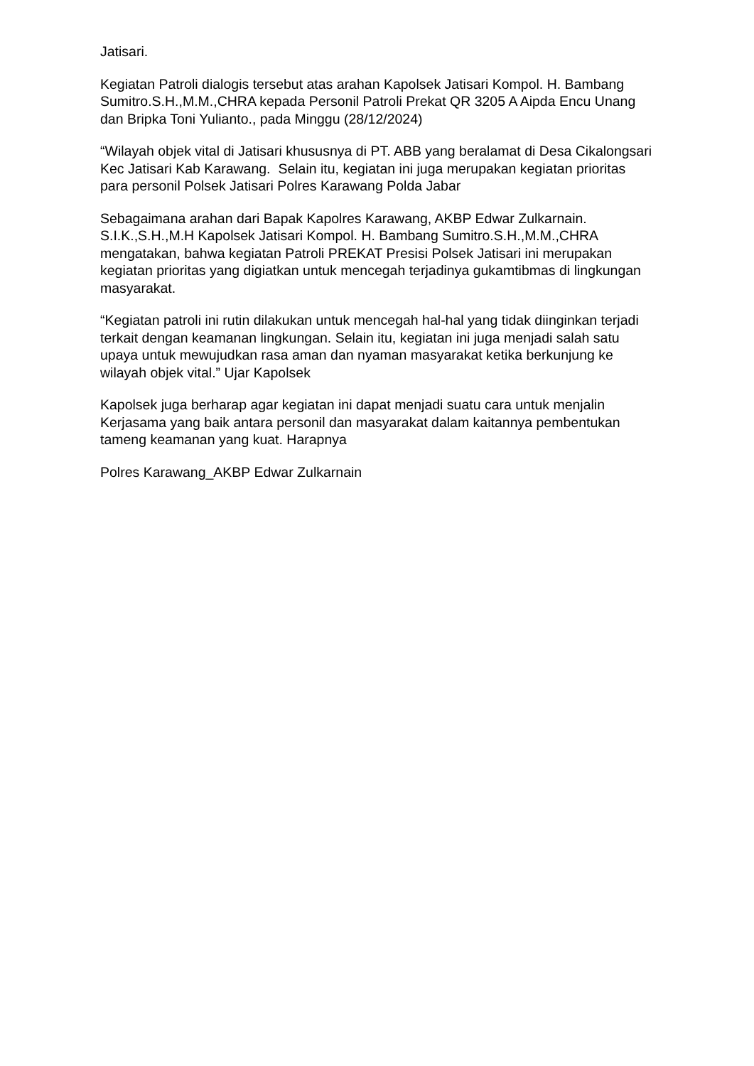Jatisari.
Kegiatan Patroli dialogis tersebut atas arahan Kapolsek Jatisari Kompol. H. Bambang Sumitro.S.H.,M.M.,CHRA kepada Personil Patroli Prekat QR 3205 A Aipda Encu Unang dan Bripka Toni Yulianto., pada Minggu (28/12/2024)
“Wilayah objek vital di Jatisari khususnya di PT. ABB yang beralamat di Desa Cikalongsari Kec Jatisari Kab Karawang. Selain itu, kegiatan ini juga merupakan kegiatan prioritas para personil Polsek Jatisari Polres Karawang Polda Jabar
Sebagaimana arahan dari Bapak Kapolres Karawang, AKBP Edwar Zulkarnain. S.I.K.,S.H.,M.H Kapolsek Jatisari Kompol. H. Bambang Sumitro.S.H.,M.M.,CHRA mengatakan, bahwa kegiatan Patroli PREKAT Presisi Polsek Jatisari ini merupakan kegiatan prioritas yang digiatkan untuk mencegah terjadinya gukamtibmas di lingkungan masyarakat.
“Kegiatan patroli ini rutin dilakukan untuk mencegah hal-hal yang tidak diinginkan terjadi terkait dengan keamanan lingkungan. Selain itu, kegiatan ini juga menjadi salah satu upaya untuk mewujudkan rasa aman dan nyaman masyarakat ketika berkunjung ke wilayah objek vital.” Ujar Kapolsek
Kapolsek juga berharap agar kegiatan ini dapat menjadi suatu cara untuk menjalin Kerjasama yang baik antara personil dan masyarakat dalam kaitannya pembentukan tameng keamanan yang kuat. Harapnya
Polres Karawang_AKBP Edwar Zulkarnain